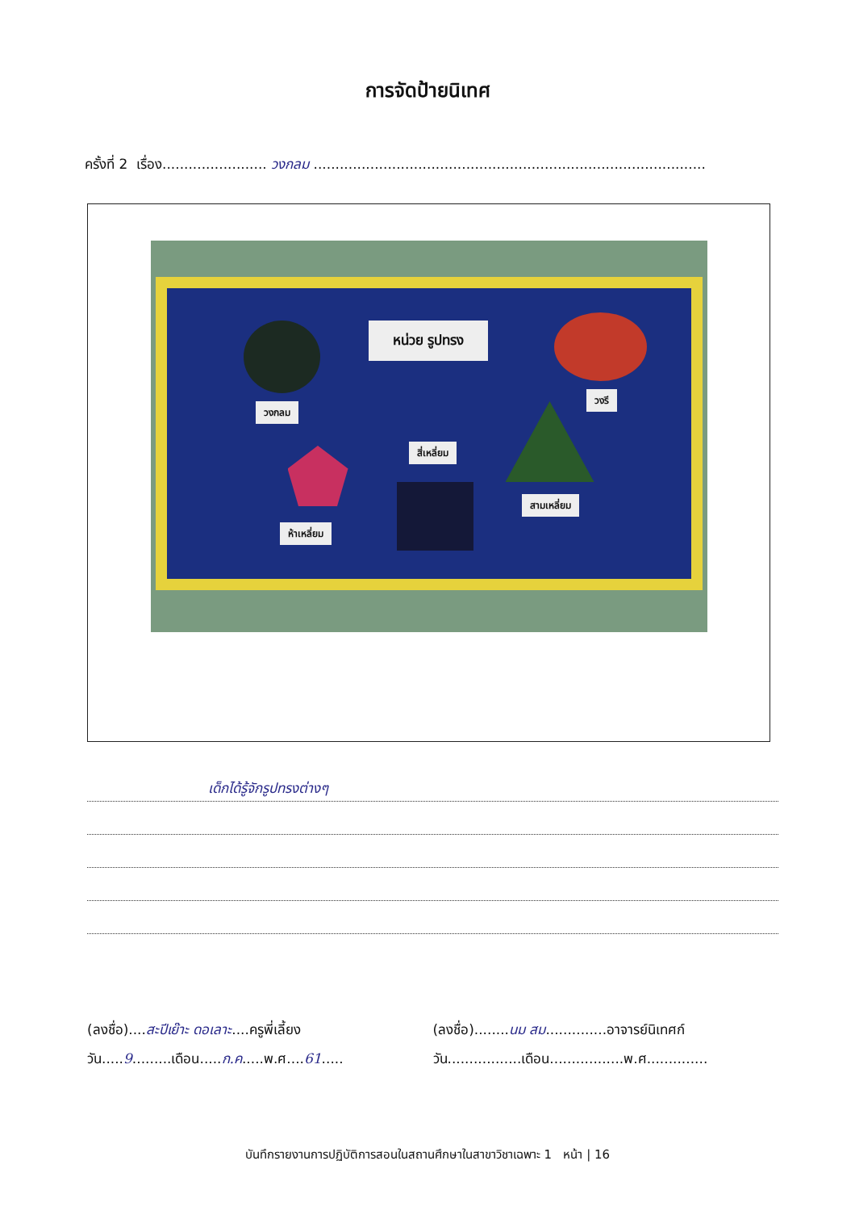การจัดป้ายนิเทศ
ครั้งที่ 2 เรื่อง........................ วงกลม ..........................................................................................
หน่วย รูปทรง
วงกลม
วงรี
สี่เหลี่ยม
ห้าเหลี่ยม
สามเหลี่ยม
เด็กได้รู้จักรูปทรงต่างๆ
(ลงชื่อ)....สะปีเย๊าะ ดอเลาะ....ครูพี่เลี้ยง
วัน.....9.........เดือน.....ก.ค.....พ.ศ....61.....
(ลงชื่อ)........นม สม..............อาจารย์นิเทศก์
วัน.................เดือน.................พ.ศ..............
บันทึกรายงานการปฏิบัติการสอนในสถานศึกษาในสาขาวิชาเฉพาะ 1 หน้า | 16